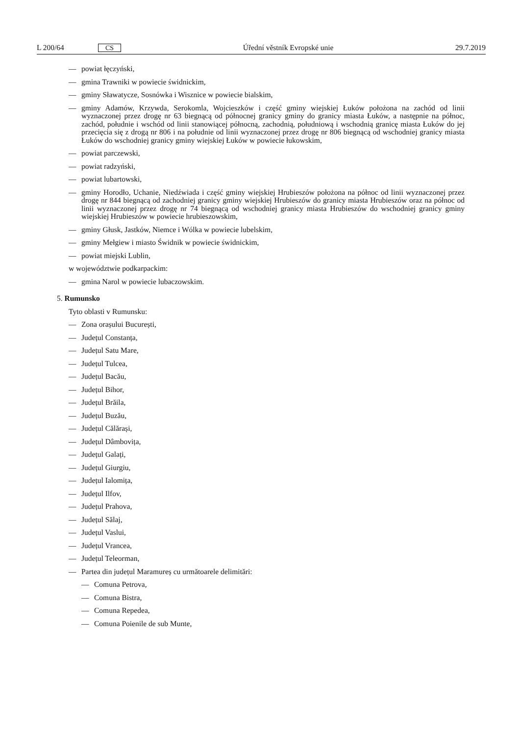L 200/64 CS Úřední věstník Evropské unie 29.7.2019
— powiat łęczyński,
— gmina Trawniki w powiecie świdnickim,
— gminy Sławatycze, Sosnówka i Wisznice w powiecie bialskim,
— gminy Adamów, Krzywda, Serokomla, Wojcieszków i część gminy wiejskiej Łuków położona na zachód od linii wyznaczonej przez drogę nr 63 biegnącą od północnej granicy gminy do granicy miasta Łuków, a następnie na północ, zachód, południe i wschód od linii stanowiącej północną, zachodnią, południową i wschodnią granicę miasta Łuków do jej przecięcia się z drogą nr 806 i na południe od linii wyznaczonej przez drogę nr 806 biegnącą od wschodniej granicy miasta Łuków do wschodniej granicy gminy wiejskiej Łuków w powiecie łukowskim,
— powiat parczewski,
— powiat radzyński,
— powiat lubartowski,
— gminy Horodło, Uchanie, Niedźwiada i część gminy wiejskiej Hrubieszów położona na północ od linii wyznaczonej przez drogę nr 844 biegnącą od zachodniej granicy gminy wiejskiej Hrubieszów do granicy miasta Hrubieszów oraz na północ od linii wyznaczonej przez drogę nr 74 biegnącą od wschodniej granicy miasta Hrubieszów do wschodniej granicy gminy wiejskiej Hrubieszów w powiecie hrubieszowskim,
— gminy Głusk, Jastków, Niemce i Wólka w powiecie lubelskim,
— gminy Mełgiew i miasto Świdnik w powiecie świdnickim,
— powiat miejski Lublin,
w województwie podkarpackim:
— gmina Narol w powiecie lubaczowskim.
5. Rumunsko
Tyto oblasti v Rumunsku:
— Zona orașului București,
— Județul Constanța,
— Județul Satu Mare,
— Județul Tulcea,
— Județul Bacău,
— Județul Bihor,
— Județul Brăila,
— Județul Buzău,
— Județul Călărași,
— Județul Dâmbovița,
— Județul Galați,
— Județul Giurgiu,
— Județul Ialomița,
— Județul Ilfov,
— Județul Prahova,
— Județul Sălaj,
— Județul Vaslui,
— Județul Vrancea,
— Județul Teleorman,
— Partea din județul Maramureș cu următoarele delimitări:
— Comuna Petrova,
— Comuna Bistra,
— Comuna Repedea,
— Comuna Poienile de sub Munte,